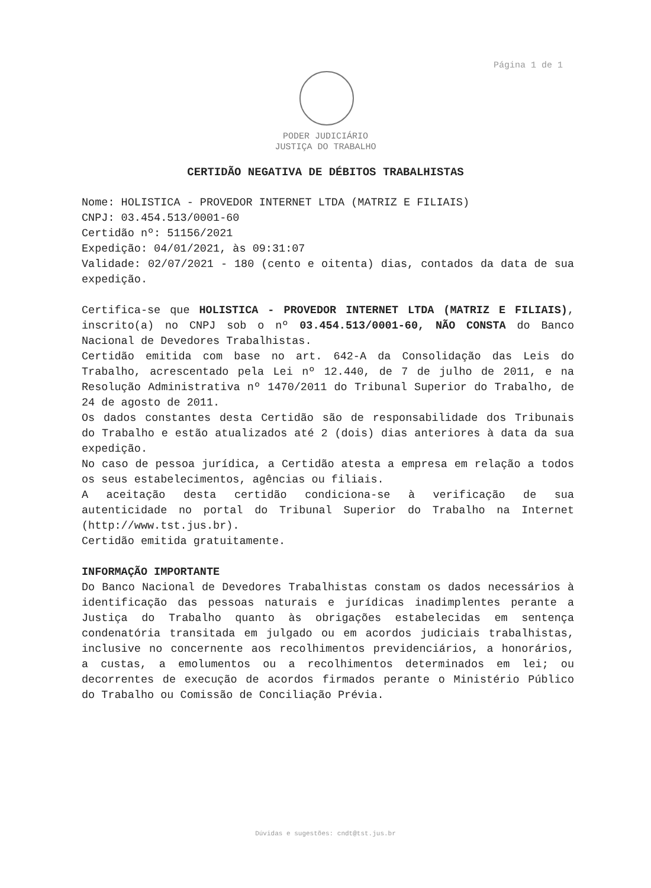Página 1 de 1
PODER JUDICIÁRIO
JUSTIÇA DO TRABALHO
CERTIDÃO NEGATIVA DE DÉBITOS TRABALHISTAS
Nome: HOLISTICA - PROVEDOR INTERNET LTDA (MATRIZ E FILIAIS)
CNPJ: 03.454.513/0001-60
Certidão nº: 51156/2021
Expedição: 04/01/2021, às 09:31:07
Validade: 02/07/2021 - 180 (cento e oitenta) dias, contados da data de sua expedição.
Certifica-se que HOLISTICA - PROVEDOR INTERNET LTDA (MATRIZ E FILIAIS), inscrito(a) no CNPJ sob o nº 03.454.513/0001-60, NÃO CONSTA do Banco Nacional de Devedores Trabalhistas.
Certidão emitida com base no art. 642-A da Consolidação das Leis do Trabalho, acrescentado pela Lei nº 12.440, de 7 de julho de 2011, e na Resolução Administrativa nº 1470/2011 do Tribunal Superior do Trabalho, de 24 de agosto de 2011.
Os dados constantes desta Certidão são de responsabilidade dos Tribunais do Trabalho e estão atualizados até 2 (dois) dias anteriores à data da sua expedição.
No caso de pessoa jurídica, a Certidão atesta a empresa em relação a todos os seus estabelecimentos, agências ou filiais.
A aceitação desta certidão condiciona-se à verificação de sua autenticidade no portal do Tribunal Superior do Trabalho na Internet (http://www.tst.jus.br).
Certidão emitida gratuitamente.
INFORMAÇÃO IMPORTANTE
Do Banco Nacional de Devedores Trabalhistas constam os dados necessários à identificação das pessoas naturais e jurídicas inadimplentes perante a Justiça do Trabalho quanto às obrigações estabelecidas em sentença condenatória transitada em julgado ou em acordos judiciais trabalhistas, inclusive no concernente aos recolhimentos previdenciários, a honorários, a custas, a emolumentos ou a recolhimentos determinados em lei; ou decorrentes de execução de acordos firmados perante o Ministério Público do Trabalho ou Comissão de Conciliação Prévia.
Dúvidas e sugestões: cndt@tst.jus.br